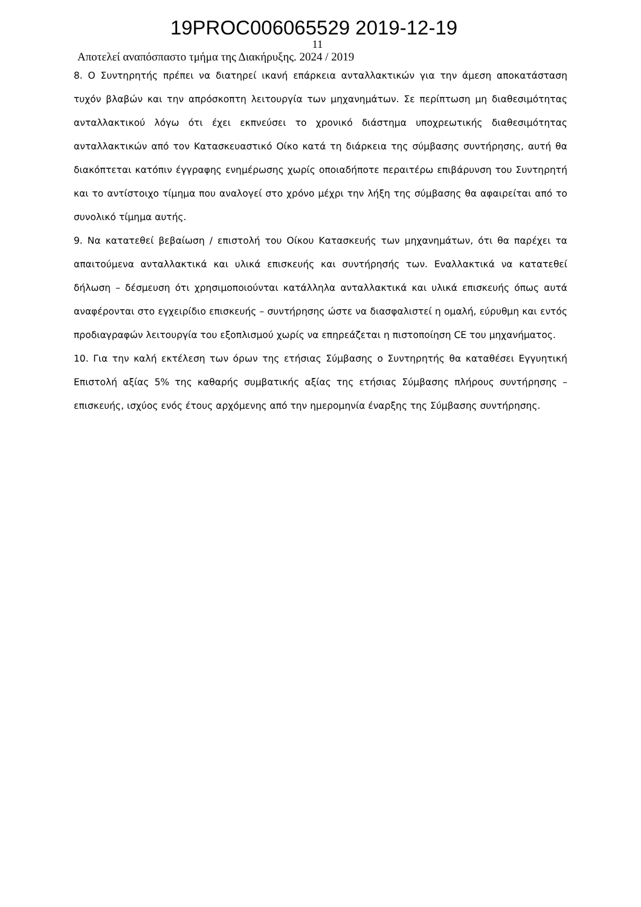19PROC006065529 2019-12-19
11
Αποτελεί αναπόσπαστο τμήμα της Διακήρυξης. 2024 / 2019
8. Ο Συντηρητής πρέπει να διατηρεί ικανή επάρκεια ανταλλακτικών για την άμεση αποκατάσταση τυχόν βλαβών και την απρόσκοπτη λειτουργία των μηχανημάτων. Σε περίπτωση μη διαθεσιμότητας ανταλλακτικού λόγω ότι έχει εκπνεύσει το χρονικό διάστημα υποχρεωτικής διαθεσιμότητας ανταλλακτικών από τον Κατασκευαστικό Οίκο κατά τη διάρκεια της σύμβασης συντήρησης, αυτή θα διακόπτεται κατόπιν έγγραφης ενημέρωσης χωρίς οποιαδήποτε περαιτέρω επιβάρυνση του Συντηρητή και το αντίστοιχο τίμημα που αναλογεί στο χρόνο μέχρι την λήξη της σύμβασης θα αφαιρείται από το συνολικό τίμημα αυτής.
9. Να κατατεθεί βεβαίωση / επιστολή του Οίκου Κατασκευής των μηχανημάτων, ότι θα παρέχει τα απαιτούμενα ανταλλακτικά και υλικά επισκευής και συντήρησής των. Εναλλακτικά να κατατεθεί δήλωση – δέσμευση ότι χρησιμοποιούνται κατάλληλα ανταλλακτικά και υλικά επισκευής όπως αυτά αναφέρονται στο εγχειρίδιο επισκευής – συντήρησης ώστε να διασφαλιστεί η ομαλή, εύρυθμη και εντός προδιαγραφών λειτουργία του εξοπλισμού χωρίς να επηρεάζεται η πιστοποίηση CE του μηχανήματος.
10. Για την καλή εκτέλεση των όρων της ετήσιας Σύμβασης ο Συντηρητής θα καταθέσει Εγγυητική Επιστολή αξίας 5% της καθαρής συμβατικής αξίας της ετήσιας Σύμβασης πλήρους συντήρησης – επισκευής, ισχύος ενός έτους αρχόμενης από την ημερομηνία έναρξης της Σύμβασης συντήρησης.